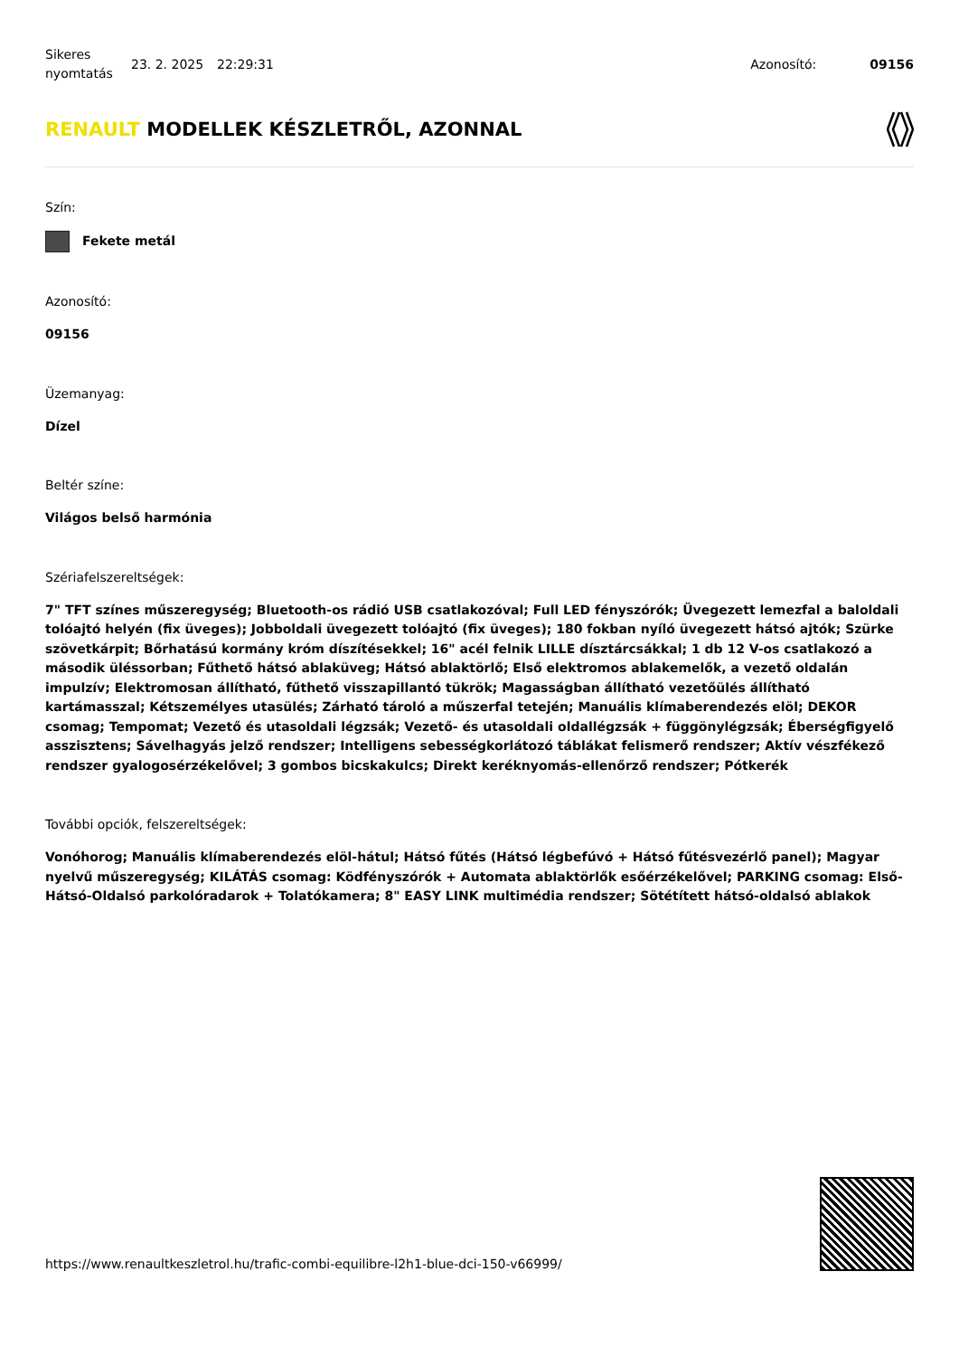Sikeres nyomtatás
23. 2. 2025 22:29:31 Azonosító: 09156
RENAULT MODELLEK KÉSZLETRŐL, AZONNAL
Szín:
Fekete metál
Azonosító:
09156
Üzemanyag:
Dízel
Beltér színe:
Világos belső harmónia
Szériafelszereltségek:
7" TFT színes műszeregység; Bluetooth-os rádió USB csatlakozóval; Full LED fényszórók; Üvegezett lemezfal a baloldali tolóajtó helyén (fix üveges); Jobboldali üvegezett tolóajtó (fix üveges); 180 fokban nyíló üvegezett hátsó ajtók; Szürke szövetkárpit; Bőrhatású kormány króm díszítésekkel; 16" acél felnik LILLE dísztárcsákkal; 1 db 12 V-os csatlakozó a második üléssorban; Fűthető hátsó ablaküveg; Hátsó ablaktörlő; Első elektromos ablakemelők, a vezető oldalán impulzív; Elektromosan állítható, fűthető visszapillantó tükrök; Magasságban állítható vezetőülés állítható kartámasszal; Kétszemélyes utasülés; Zárható tároló a műszerfal tetején; Manuális klímaberendezés elöl; DEKOR csomag; Tempomat; Vezető és utasoldali légzsák; Vezető- és utasoldali oldallégzsák + függönylégzsák; Éberségfigyelő asszisztens; Sávelhagyás jelző rendszer; Intelligens sebességkorlátozó táblákat felismerő rendszer; Aktív vészfékező rendszer gyalogosérzékelővel; 3 gombos bicskakulcs; Direkt keréknyomás-ellenőrző rendszer; Pótkerék
További opciók, felszereltségek:
Vonóhorog; Manuális klímaberendezés elöl-hátul; Hátsó fűtés (Hátsó légbefúvó + Hátsó fűtésvezérlő panel); Magyar nyelvű műszeregység; KILÁTÁS csomag: Ködfényszórók + Automata ablaktörlők esőérzékelővel; PARKING csomag: Első-Hátsó-Oldalsó parkolóradarok + Tolatókamera; 8" EASY LINK multimédia rendszer; Sötétített hátsó-oldalsó ablakok
https://www.renaultkeszletrol.hu/trafic-combi-equilibre-l2h1-blue-dci-150-v66999/